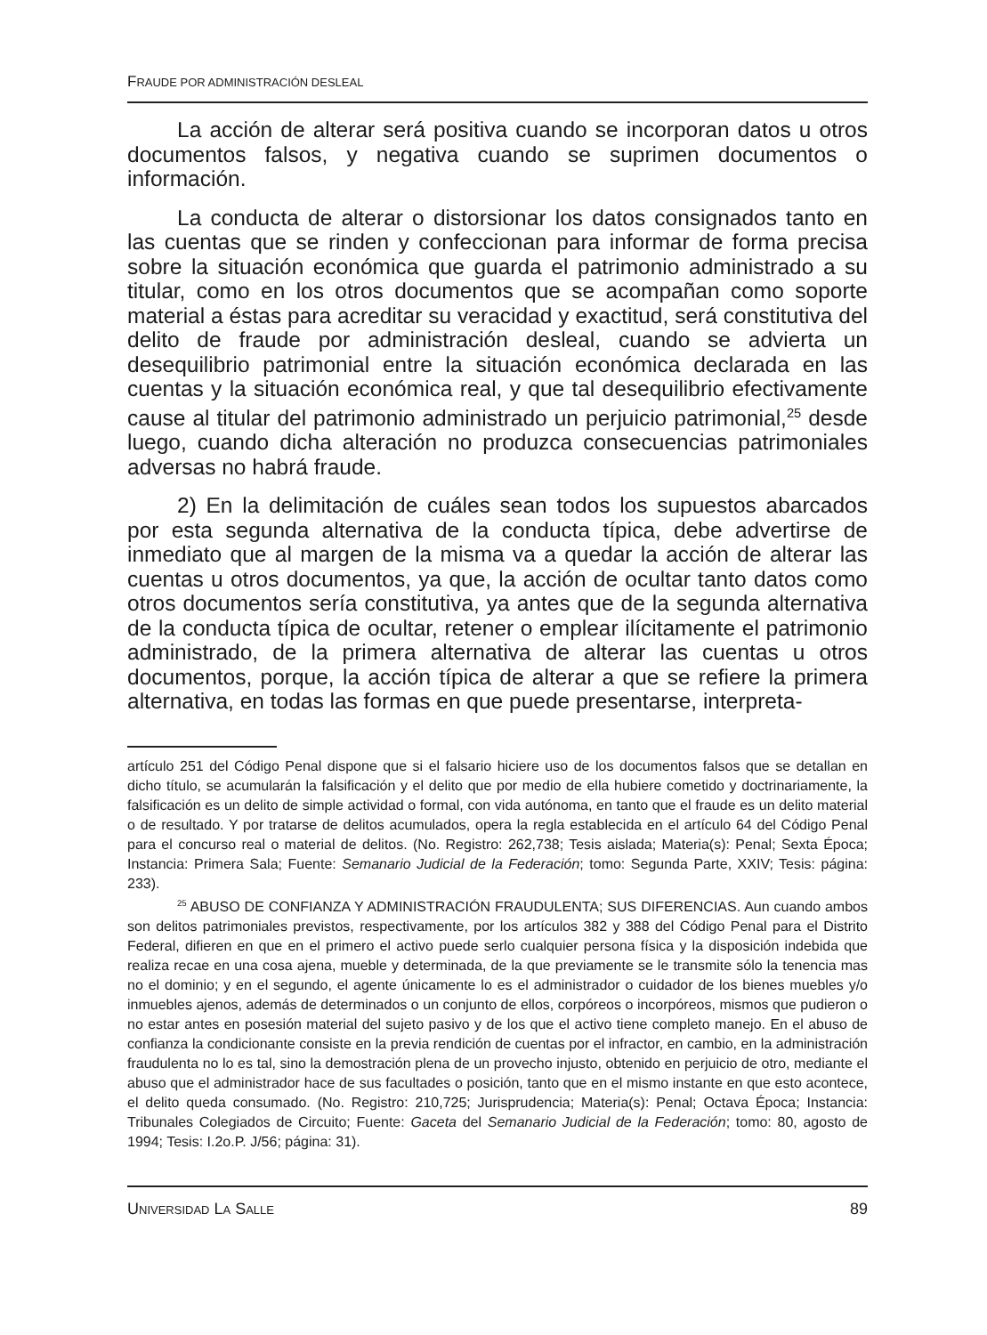FRAUDE POR ADMINISTRACIÓN DESLEAL
La acción de alterar será positiva cuando se incorporan datos u otros documentos falsos, y negativa cuando se suprimen documentos o información.
La conducta de alterar o distorsionar los datos consignados tanto en las cuentas que se rinden y confeccionan para informar de forma precisa sobre la situación económica que guarda el patrimonio administrado a su titular, como en los otros documentos que se acompañan como soporte material a éstas para acreditar su veracidad y exactitud, será constitutiva del delito de fraude por administración desleal, cuando se advierta un desequilibrio patrimonial entre la situación económica declarada en las cuentas y la situación económica real, y que tal desequilibrio efectivamente cause al titular del patrimonio administrado un perjuicio patrimonial,<sup>25</sup> desde luego, cuando dicha alteración no produzca consecuencias patrimoniales adversas no habrá fraude.
2) En la delimitación de cuáles sean todos los supuestos abarcados por esta segunda alternativa de la conducta típica, debe advertirse de inmediato que al margen de la misma va a quedar la acción de alterar las cuentas u otros documentos, ya que, la acción de ocultar tanto datos como otros documentos sería constitutiva, ya antes que de la segunda alternativa de la conducta típica de ocultar, retener o emplear ilícitamente el patrimonio administrado, de la primera alternativa de alterar las cuentas u otros documentos, porque, la acción típica de alterar a que se refiere la primera alternativa, en todas las formas en que puede presentarse, interpreta-
artículo 251 del Código Penal dispone que si el falsario hiciere uso de los documentos falsos que se detallan en dicho título, se acumularán la falsificación y el delito que por medio de ella hubiere cometido y doctrinariamente, la falsificación es un delito de simple actividad o formal, con vida autónoma, en tanto que el fraude es un delito material o de resultado. Y por tratarse de delitos acumulados, opera la regla establecida en el artículo 64 del Código Penal para el concurso real o material de delitos. (No. Registro: 262,738; Tesis aislada; Materia(s): Penal; Sexta Época; Instancia: Primera Sala; Fuente: Semanario Judicial de la Federación; tomo: Segunda Parte, XXIV; Tesis: página: 233).
<sup>25</sup> ABUSO DE CONFIANZA Y ADMINISTRACIÓN FRAUDULENTA; SUS DIFERENCIAS. Aun cuando ambos son delitos patrimoniales previstos, respectivamente, por los artículos 382 y 388 del Código Penal para el Distrito Federal, difieren en que en el primero el activo puede serlo cualquier persona física y la disposición indebida que realiza recae en una cosa ajena, mueble y determinada, de la que previamente se le transmite sólo la tenencia mas no el dominio; y en el segundo, el agente únicamente lo es el administrador o cuidador de los bienes muebles y/o inmuebles ajenos, además de determinados o un conjunto de ellos, corpóreos o incorpóreos, mismos que pudieron o no estar antes en posesión material del sujeto pasivo y de los que el activo tiene completo manejo. En el abuso de confianza la condicionante consiste en la previa rendición de cuentas por el infractor, en cambio, en la administración fraudulenta no lo es tal, sino la demostración plena de un provecho injusto, obtenido en perjuicio de otro, mediante el abuso que el administrador hace de sus facultades o posición, tanto que en el mismo instante en que esto acontece, el delito queda consumado. (No. Registro: 210,725; Jurisprudencia; Materia(s): Penal; Octava Época; Instancia: Tribunales Colegiados de Circuito; Fuente: Gaceta del Semanario Judicial de la Federación; tomo: 80, agosto de 1994; Tesis: I.2o.P. J/56; página: 31).
UNIVERSIDAD LA SALLE 89